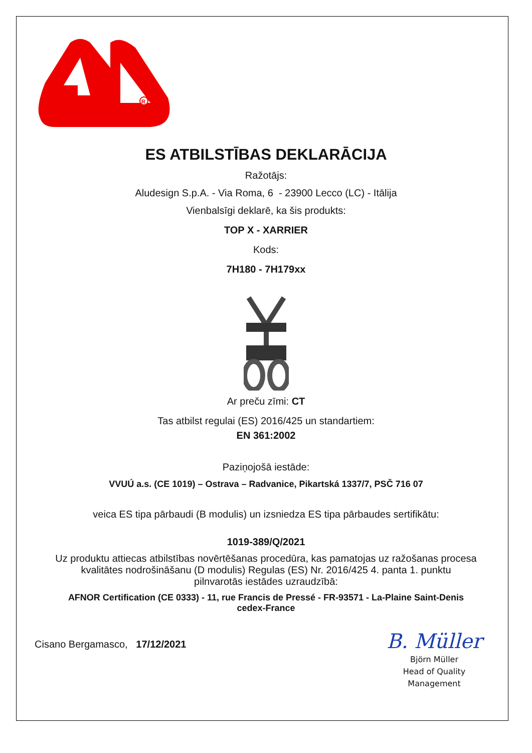R
ES ATBILSTĪBAS DEKLARĀCIJA
Ražotājs:
Aludesign S.p.A. - Via Roma, 6 - 23900 Lecco (LC) - Itālija
Vienbalsīgi deklarē, ka šis produkts:
TOP X - XARRIER
Kods:
7H180 - 7H179xx
Ar preču zīmi: CT
Tas atbilst regulai (ES) 2016/425 un standartiem:
EN 361:2002
Paziņojošā iestāde:
VVUÚ a.s. (CE 1019) – Ostrava – Radvanice, Pikartská 1337/7, PSČ 716 07
veica ES tipa pārbaudi (B modulis) un izsniedza ES tipa pārbaudes sertifikātu:
1019-389/Q/2021
Uz produktu attiecas atbilstības novērtēšanas procedūra, kas pamatojas uz ražošanas procesa
kvalitātes nodrošināšanu (D modulis) Regulas (ES) Nr. 2016/425 4. panta 1. punktu
pilnvarotās iestādes uzraudzībā:
AFNOR Certification (CE 0333) - 11, rue Francis de Pressé - FR-93571 - La-Plaine Saint-Denis
cedex-France
Cisano Bergamasco, 17/12/2021
B. Müller
Björn Müller
Head of Quality
Management